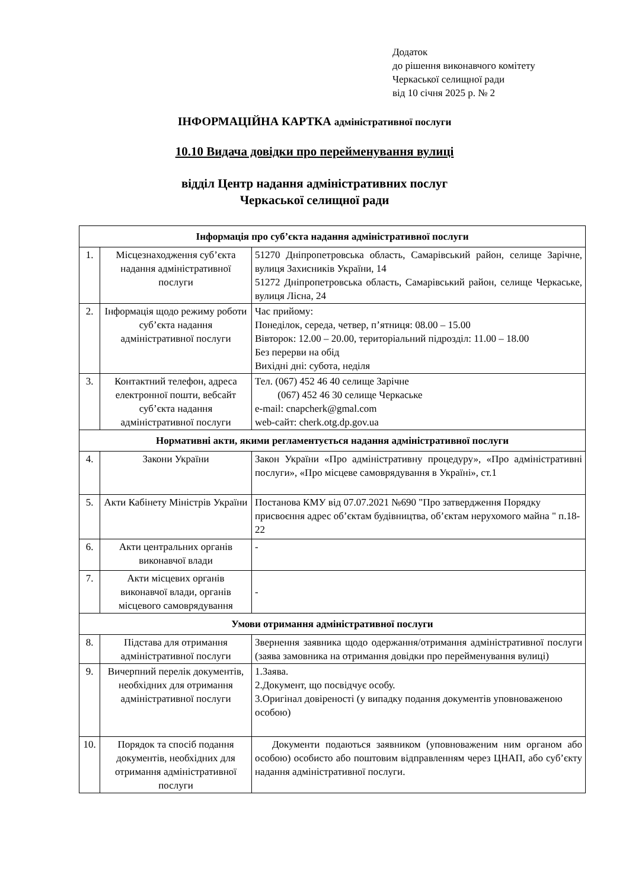Додаток
до рішення виконавчого комітету
Черкаської селищної ради
від 10 січня 2025 р. № 2
ІНФОРМАЦІЙНА КАРТКА адміністративної послуги
10.10 Видача довідки про перейменування вулиці
відділ Центр надання адміністративних послуг
Черкаської селищної ради
| Інформація про суб’єкта надання адміністративної послуги | | |
| --- | --- | --- |
| 1. | Місцезнаходження суб’єкта надання адміністративної послуги | 51270 Дніпропетровська область, Самарівський район, селище Зарічне, вулиця Захисників України, 14 51272 Дніпропетровська область, Самарівський район, селище Черкаське, вулиця Лісна, 24 |
| 2. | Інформація щодо режиму роботи суб’єкта надання адміністративної послуги | Час прийому: Понеділок, середа, четвер, п’ятниця: 08.00 – 15.00 Вівторок: 12.00 – 20.00, територіальний підрозділ: 11.00 – 18.00 Без перерви на обід Вихідні дні: субота, неділя |
| 3. | Контактний телефон, адреса електронної пошти, вебсайт суб’єкта надання адміністративної послуги | Тел. (067) 452 46 40 селище Зарічне (067) 452 46 30 селище Черкаське e-mail: cnapcherk@gmal.com web-сайт: cherk.otg.dp.gov.ua |
| Нормативні акти, якими регламентується надання адміністративної послуги | | |
| 4. | Закони України | Закон України «Про адміністративну процедуру», «Про адміністративні послуги», «Про місцеве самоврядування в Україні», ст.1 |
| 5. | Акти Кабінету Міністрів України | Постанова КМУ від 07.07.2021 №690 "Про затвердження Порядку присвоєння адрес об’єктам будівництва, об’єктам нерухомого майна " п.18-22 |
| 6. | Акти центральних органів виконавчої влади | - |
| 7. | Акти місцевих органів виконавчої влади, органів місцевого самоврядування | - |
| Умови отримання адміністративної послуги | | |
| 8. | Підстава для отримання адміністративної послуги | Звернення заявника щодо одержання/отримання адміністративної послуги (заява замовника на отримання довідки про перейменування вулиці) |
| 9. | Вичерпний перелік документів, необхідних для отримання адміністративної послуги | 1.Заява. 2.Документ, що посвідчує особу. 3.Оригінал довіреності (у випадку подання документів уповноваженою особою) |
| 10. | Порядок та спосіб подання документів, необхідних для отримання адміністративної послуги | Документи подаються заявником (уповноваженим ним органом або особою) особисто або поштовим відправленням через ЦНАП, або суб’єкту надання адміністративної послуги. |